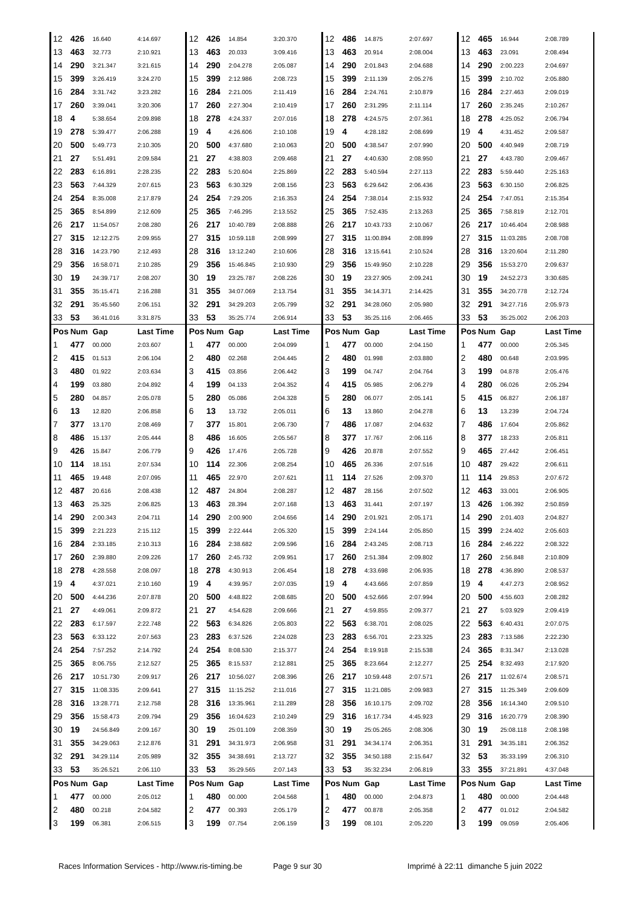| 12 | 426 | 16.640 | 4:14.697 | 12 | 426 | 14.854 | 3:20.370 | 12 | 486 | 14.875 | 2:07.697 | 12 | 465 | 16.944 | 2:08.789 |
| 13 | 463 | 32.773 | 2:10.921 | 13 | 463 | 20.033 | 3:09.416 | 13 | 463 | 20.914 | 2:08.004 | 13 | 463 | 23.091 | 2:08.494 |
| 14 | 290 | 3:21.347 | 3:21.615 | 14 | 290 | 2:04.278 | 2:05.087 | 14 | 290 | 2:01.843 | 2:04.688 | 14 | 290 | 2:00.223 | 2:04.697 |
| 15 | 399 | 3:26.419 | 3:24.270 | 15 | 399 | 2:12.986 | 2:08.723 | 15 | 399 | 2:11.139 | 2:05.276 | 15 | 399 | 2:10.702 | 2:05.880 |
| 16 | 284 | 3:31.742 | 3:23.282 | 16 | 284 | 2:21.005 | 2:11.419 | 16 | 284 | 2:24.761 | 2:10.879 | 16 | 284 | 2:27.463 | 2:09.019 |
| 17 | 260 | 3:39.041 | 3:20.306 | 17 | 260 | 2:27.304 | 2:10.419 | 17 | 260 | 2:31.295 | 2:11.114 | 17 | 260 | 2:35.245 | 2:10.267 |
| 18 | 4 | 5:38.654 | 2:09.898 | 18 | 278 | 4:24.337 | 2:07.016 | 18 | 278 | 4:24.575 | 2:07.361 | 18 | 278 | 4:25.052 | 2:06.794 |
| 19 | 278 | 5:39.477 | 2:06.288 | 19 | 4 | 4:26.606 | 2:10.108 | 19 | 4 | 4:28.182 | 2:08.699 | 19 | 4 | 4:31.452 | 2:09.587 |
| 20 | 500 | 5:49.773 | 2:10.305 | 20 | 500 | 4:37.680 | 2:10.063 | 20 | 500 | 4:38.547 | 2:07.990 | 20 | 500 | 4:40.949 | 2:08.719 |
| 21 | 27 | 5:51.491 | 2:09.584 | 21 | 27 | 4:38.803 | 2:09.468 | 21 | 27 | 4:40.630 | 2:08.950 | 21 | 27 | 4:43.780 | 2:09.467 |
| 22 | 283 | 6:16.891 | 2:28.235 | 22 | 283 | 5:20.604 | 2:25.869 | 22 | 283 | 5:40.594 | 2:27.113 | 22 | 283 | 5:59.440 | 2:25.163 |
| 23 | 563 | 7:44.329 | 2:07.615 | 23 | 563 | 6:30.329 | 2:08.156 | 23 | 563 | 6:29.642 | 2:06.436 | 23 | 563 | 6:30.150 | 2:06.825 |
| 24 | 254 | 8:35.008 | 2:17.879 | 24 | 254 | 7:29.205 | 2:16.353 | 24 | 254 | 7:38.014 | 2:15.932 | 24 | 254 | 7:47.051 | 2:15.354 |
| 25 | 365 | 8:54.899 | 2:12.609 | 25 | 365 | 7:46.295 | 2:13.552 | 25 | 365 | 7:52.435 | 2:13.263 | 25 | 365 | 7:58.819 | 2:12.701 |
| 26 | 217 | 11:54.057 | 2:08.280 | 26 | 217 | 10:40.789 | 2:08.888 | 26 | 217 | 10:43.733 | 2:10.067 | 26 | 217 | 10:46.404 | 2:08.988 |
| 27 | 315 | 12:12.275 | 2:09.955 | 27 | 315 | 10:59.118 | 2:08.999 | 27 | 315 | 11:00.894 | 2:08.899 | 27 | 315 | 11:03.285 | 2:08.708 |
| 28 | 316 | 14:23.790 | 2:12.493 | 28 | 316 | 13:12.240 | 2:10.606 | 28 | 316 | 13:15.641 | 2:10.524 | 28 | 316 | 13:20.604 | 2:11.280 |
| 29 | 356 | 16:58.071 | 2:10.285 | 29 | 356 | 15:46.845 | 2:10.930 | 29 | 356 | 15:49.950 | 2:10.228 | 29 | 356 | 15:53.270 | 2:09.637 |
| 30 | 19 | 24:39.717 | 2:08.207 | 30 | 19 | 23:25.787 | 2:08.226 | 30 | 19 | 23:27.905 | 2:09.241 | 30 | 19 | 24:52.273 | 3:30.685 |
| 31 | 355 | 35:15.471 | 2:16.288 | 31 | 355 | 34:07.069 | 2:13.754 | 31 | 355 | 34:14.371 | 2:14.425 | 31 | 355 | 34:20.778 | 2:12.724 |
| 32 | 291 | 35:45.560 | 2:06.151 | 32 | 291 | 34:29.203 | 2:05.799 | 32 | 291 | 34:28.060 | 2:05.980 | 32 | 291 | 34:27.716 | 2:05.973 |
| 33 | 53 | 36:41.016 | 3:31.875 | 33 | 53 | 35:25.774 | 2:06.914 | 33 | 53 | 35:25.116 | 2:06.465 | 33 | 53 | 35:25.002 | 2:06.203 |
| Pos | Num | Gap | Last Time | Pos | Num | Gap | Last Time | Pos | Num | Gap | Last Time | Pos | Num | Gap | Last Time |
| 1 | 477 | 00.000 | 2:03.607 | 1 | 477 | 00.000 | 2:04.099 | 1 | 477 | 00.000 | 2:04.150 | 1 | 477 | 00.000 | 2:05.345 |
| 2 | 415 | 01.513 | 2:06.104 | 2 | 480 | 02.268 | 2:04.445 | 2 | 480 | 01.998 | 2:03.880 | 2 | 480 | 00.648 | 2:03.995 |
| 3 | 480 | 01.922 | 2:03.634 | 3 | 415 | 03.856 | 2:06.442 | 3 | 199 | 04.747 | 2:04.764 | 3 | 199 | 04.878 | 2:05.476 |
| 4 | 199 | 03.880 | 2:04.892 | 4 | 199 | 04.133 | 2:04.352 | 4 | 415 | 05.985 | 2:06.279 | 4 | 280 | 06.026 | 2:05.294 |
| 5 | 280 | 04.857 | 2:05.078 | 5 | 280 | 05.086 | 2:04.328 | 5 | 280 | 06.077 | 2:05.141 | 5 | 415 | 06.827 | 2:06.187 |
| 6 | 13 | 12.820 | 2:06.858 | 6 | 13 | 13.732 | 2:05.011 | 6 | 13 | 13.860 | 2:04.278 | 6 | 13 | 13.239 | 2:04.724 |
| 7 | 377 | 13.170 | 2:08.469 | 7 | 377 | 15.801 | 2:06.730 | 7 | 486 | 17.087 | 2:04.632 | 7 | 486 | 17.604 | 2:05.862 |
| 8 | 486 | 15.137 | 2:05.444 | 8 | 486 | 16.605 | 2:05.567 | 8 | 377 | 17.767 | 2:06.116 | 8 | 377 | 18.233 | 2:05.811 |
| 9 | 426 | 15.847 | 2:06.779 | 9 | 426 | 17.476 | 2:05.728 | 9 | 426 | 20.878 | 2:07.552 | 9 | 465 | 27.442 | 2:06.451 |
| 10 | 114 | 18.151 | 2:07.534 | 10 | 114 | 22.306 | 2:08.254 | 10 | 465 | 26.336 | 2:07.516 | 10 | 487 | 29.422 | 2:06.611 |
| 11 | 465 | 19.448 | 2:07.095 | 11 | 465 | 22.970 | 2:07.621 | 11 | 114 | 27.526 | 2:09.370 | 11 | 114 | 29.853 | 2:07.672 |
| 12 | 487 | 20.616 | 2:08.438 | 12 | 487 | 24.804 | 2:08.287 | 12 | 487 | 28.156 | 2:07.502 | 12 | 463 | 33.001 | 2:06.905 |
| 13 | 463 | 25.325 | 2:06.825 | 13 | 463 | 28.394 | 2:07.168 | 13 | 463 | 31.441 | 2:07.197 | 13 | 426 | 1:06.392 | 2:50.859 |
| 14 | 290 | 2:00.343 | 2:04.711 | 14 | 290 | 2:00.900 | 2:04.656 | 14 | 290 | 2:01.921 | 2:05.171 | 14 | 290 | 2:01.403 | 2:04.827 |
| 15 | 399 | 2:21.223 | 2:15.112 | 15 | 399 | 2:22.444 | 2:05.320 | 15 | 399 | 2:24.144 | 2:05.850 | 15 | 399 | 2:24.402 | 2:05.603 |
| 16 | 284 | 2:33.185 | 2:10.313 | 16 | 284 | 2:38.682 | 2:09.596 | 16 | 284 | 2:43.245 | 2:08.713 | 16 | 284 | 2:46.222 | 2:08.322 |
| 17 | 260 | 2:39.880 | 2:09.226 | 17 | 260 | 2:45.732 | 2:09.951 | 17 | 260 | 2:51.384 | 2:09.802 | 17 | 260 | 2:56.848 | 2:10.809 |
| 18 | 278 | 4:28.558 | 2:08.097 | 18 | 278 | 4:30.913 | 2:06.454 | 18 | 278 | 4:33.698 | 2:06.935 | 18 | 278 | 4:36.890 | 2:08.537 |
| 19 | 4 | 4:37.021 | 2:10.160 | 19 | 4 | 4:39.957 | 2:07.035 | 19 | 4 | 4:43.666 | 2:07.859 | 19 | 4 | 4:47.273 | 2:08.952 |
| 20 | 500 | 4:44.236 | 2:07.878 | 20 | 500 | 4:48.822 | 2:08.685 | 20 | 500 | 4:52.666 | 2:07.994 | 20 | 500 | 4:55.603 | 2:08.282 |
| 21 | 27 | 4:49.061 | 2:09.872 | 21 | 27 | 4:54.628 | 2:09.666 | 21 | 27 | 4:59.855 | 2:09.377 | 21 | 27 | 5:03.929 | 2:09.419 |
| 22 | 283 | 6:17.597 | 2:22.748 | 22 | 563 | 6:34.826 | 2:05.803 | 22 | 563 | 6:38.701 | 2:08.025 | 22 | 563 | 6:40.431 | 2:07.075 |
| 23 | 563 | 6:33.122 | 2:07.563 | 23 | 283 | 6:37.526 | 2:24.028 | 23 | 283 | 6:56.701 | 2:23.325 | 23 | 283 | 7:13.586 | 2:22.230 |
| 24 | 254 | 7:57.252 | 2:14.792 | 24 | 254 | 8:08.530 | 2:15.377 | 24 | 254 | 8:19.918 | 2:15.538 | 24 | 365 | 8:31.347 | 2:13.028 |
| 25 | 365 | 8:06.755 | 2:12.527 | 25 | 365 | 8:15.537 | 2:12.881 | 25 | 365 | 8:23.664 | 2:12.277 | 25 | 254 | 8:32.493 | 2:17.920 |
| 26 | 217 | 10:51.730 | 2:09.917 | 26 | 217 | 10:56.027 | 2:08.396 | 26 | 217 | 10:59.448 | 2:07.571 | 26 | 217 | 11:02.674 | 2:08.571 |
| 27 | 315 | 11:08.335 | 2:09.641 | 27 | 315 | 11:15.252 | 2:11.016 | 27 | 315 | 11:21.085 | 2:09.983 | 27 | 315 | 11:25.349 | 2:09.609 |
| 28 | 316 | 13:28.771 | 2:12.758 | 28 | 316 | 13:35.961 | 2:11.289 | 28 | 356 | 16:10.175 | 2:09.702 | 28 | 356 | 16:14.340 | 2:09.510 |
| 29 | 356 | 15:58.473 | 2:09.794 | 29 | 356 | 16:04.623 | 2:10.249 | 29 | 316 | 16:17.734 | 4:45.923 | 29 | 316 | 16:20.779 | 2:08.390 |
| 30 | 19 | 24:56.849 | 2:09.167 | 30 | 19 | 25:01.109 | 2:08.359 | 30 | 19 | 25:05.265 | 2:08.306 | 30 | 19 | 25:08.118 | 2:08.198 |
| 31 | 355 | 34:29.063 | 2:12.876 | 31 | 291 | 34:31.973 | 2:06.958 | 31 | 291 | 34:34.174 | 2:06.351 | 31 | 291 | 34:35.181 | 2:06.352 |
| 32 | 291 | 34:29.114 | 2:05.989 | 32 | 355 | 34:38.691 | 2:13.727 | 32 | 355 | 34:50.188 | 2:15.647 | 32 | 53 | 35:33.199 | 2:06.310 |
| 33 | 53 | 35:26.521 | 2:06.110 | 33 | 53 | 35:29.565 | 2:07.143 | 33 | 53 | 35:32.234 | 2:06.819 | 33 | 355 | 37:21.891 | 4:37.048 |
| Pos | Num | Gap | Last Time | Pos | Num | Gap | Last Time | Pos | Num | Gap | Last Time | Pos | Num | Gap | Last Time |
| 1 | 477 | 00.000 | 2:05.012 | 1 | 480 | 00.000 | 2:04.568 | 1 | 480 | 00.000 | 2:04.873 | 1 | 480 | 00.000 | 2:04.448 |
| 2 | 480 | 00.218 | 2:04.582 | 2 | 477 | 00.393 | 2:05.179 | 2 | 477 | 00.878 | 2:05.358 | 2 | 477 | 01.012 | 2:04.582 |
| 3 | 199 | 06.381 | 2:06.515 | 3 | 199 | 07.754 | 2:06.159 | 3 | 199 | 08.101 | 2:05.220 | 3 | 199 | 09.059 | 2:05.406 |
Races Information Services - http://www.ris-timing.be Page 9 sur 30 Imprimé à 22:11 dimanche 5 juin 2022